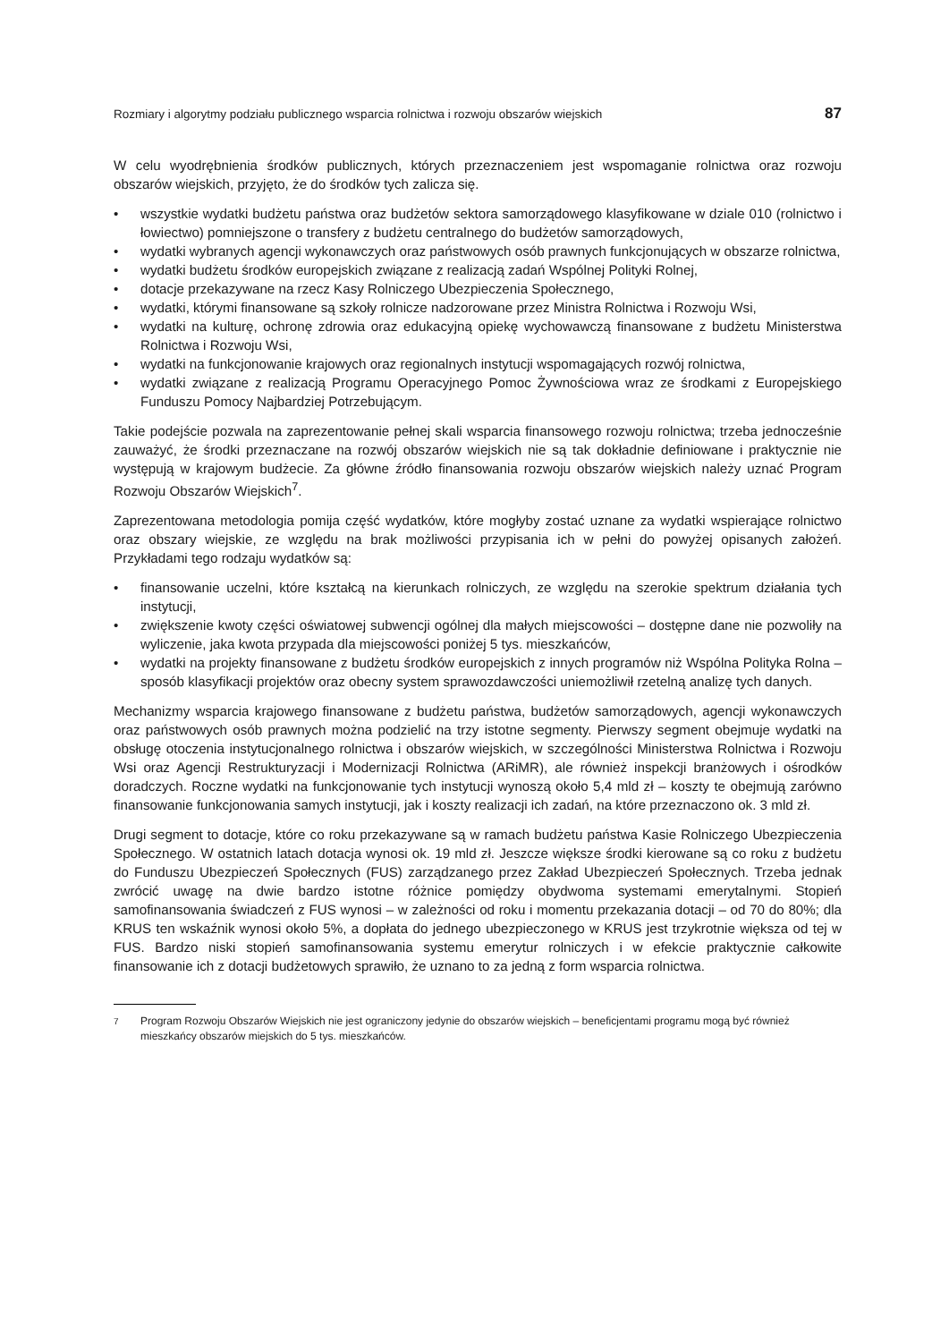Rozmiary i algorytmy podziału publicznego wsparcia rolnictwa i rozwoju obszarów wiejskich 87
W celu wyodrębnienia środków publicznych, których przeznaczeniem jest wspomaganie rolnictwa oraz rozwoju obszarów wiejskich, przyjęto, że do środków tych zalicza się.
• wszystkie wydatki budżetu państwa oraz budżetów sektora samorządowego klasyfikowane w dziale 010 (rolnictwo i łowiectwo) pomniejszone o transfery z budżetu centralnego do budżetów samorządowych,
• wydatki wybranych agencji wykonawczych oraz państwowych osób prawnych funkcjonujących w obszarze rolnictwa,
• wydatki budżetu środków europejskich związane z realizacją zadań Wspólnej Polityki Rolnej,
• dotacje przekazywane na rzecz Kasy Rolniczego Ubezpieczenia Społecznego,
• wydatki, którymi finansowane są szkoły rolnicze nadzorowane przez Ministra Rolnictwa i Rozwoju Wsi,
• wydatki na kulturę, ochronę zdrowia oraz edukacyjną opiekę wychowawczą finansowane z budżetu Ministerstwa Rolnictwa i Rozwoju Wsi,
• wydatki na funkcjonowanie krajowych oraz regionalnych instytucji wspomagających rozwój rolnictwa,
• wydatki związane z realizacją Programu Operacyjnego Pomoc Żywnościowa wraz ze środkami z Europejskiego Funduszu Pomocy Najbardziej Potrzebującym.
Takie podejście pozwala na zaprezentowanie pełnej skali wsparcia finansowego rozwoju rolnictwa; trzeba jednocześnie zauważyć, że środki przeznaczane na rozwój obszarów wiejskich nie są tak dokładnie definiowane i praktycznie nie występują w krajowym budżecie. Za główne źródło finansowania rozwoju obszarów wiejskich należy uznać Program Rozwoju Obszarów Wiejskich<sup>7</sup>.
Zaprezentowana metodologia pomija część wydatków, które mogłyby zostać uznane za wydatki wspierające rolnictwo oraz obszary wiejskie, ze względu na brak możliwości przypisania ich w pełni do powyżej opisanych założeń. Przykładami tego rodzaju wydatków są:
• finansowanie uczelni, które kształcą na kierunkach rolniczych, ze względu na szerokie spektrum działania tych instytucji,
• zwiększenie kwoty części oświatowej subwencji ogólnej dla małych miejscowości – dostępne dane nie pozwoliły na wyliczenie, jaka kwota przypada dla miejscowości poniżej 5 tys. mieszkańców,
• wydatki na projekty finansowane z budżetu środków europejskich z innych programów niż Wspólna Polityka Rolna – sposób klasyfikacji projektów oraz obecny system sprawozdawczości uniemożliwił rzetelną analizę tych danych.
Mechanizmy wsparcia krajowego finansowane z budżetu państwa, budżetów samorządowych, agencji wykonawczych oraz państwowych osób prawnych można podzielić na trzy istotne segmenty. Pierwszy segment obejmuje wydatki na obsługę otoczenia instytucjonalnego rolnictwa i obszarów wiejskich, w szczególności Ministerstwa Rolnictwa i Rozwoju Wsi oraz Agencji Restrukturyzacji i Modernizacji Rolnictwa (ARiMR), ale również inspekcji branżowych i ośrodków doradczych. Roczne wydatki na funkcjonowanie tych instytucji wynoszą około 5,4 mld zł – koszty te obejmują zarówno finansowanie funkcjonowania samych instytucji, jak i koszty realizacji ich zadań, na które przeznaczono ok. 3 mld zł.
Drugi segment to dotacje, które co roku przekazywane są w ramach budżetu państwa Kasie Rolniczego Ubezpieczenia Społecznego. W ostatnich latach dotacja wynosi ok. 19 mld zł. Jeszcze większe środki kierowane są co roku z budżetu do Funduszu Ubezpieczeń Społecznych (FUS) zarządzanego przez Zakład Ubezpieczeń Społecznych. Trzeba jednak zwrócić uwagę na dwie bardzo istotne różnice pomiędzy obydwoma systemami emerytalnymi. Stopień samofinansowania świadczeń z FUS wynosi – w zależności od roku i momentu przekazania dotacji – od 70 do 80%; dla KRUS ten wskaźnik wynosi około 5%, a dopłata do jednego ubezpieczonego w KRUS jest trzykrotnie większa od tej w FUS. Bardzo niski stopień samofinansowania systemu emerytur rolniczych i w efekcie praktycznie całkowite finansowanie ich z dotacji budżetowych sprawiło, że uznano to za jedną z form wsparcia rolnictwa.
<sup>7</sup> Program Rozwoju Obszarów Wiejskich nie jest ograniczony jedynie do obszarów wiejskich – beneficjentami programu mogą być również mieszkańcy obszarów miejskich do 5 tys. mieszkańców.